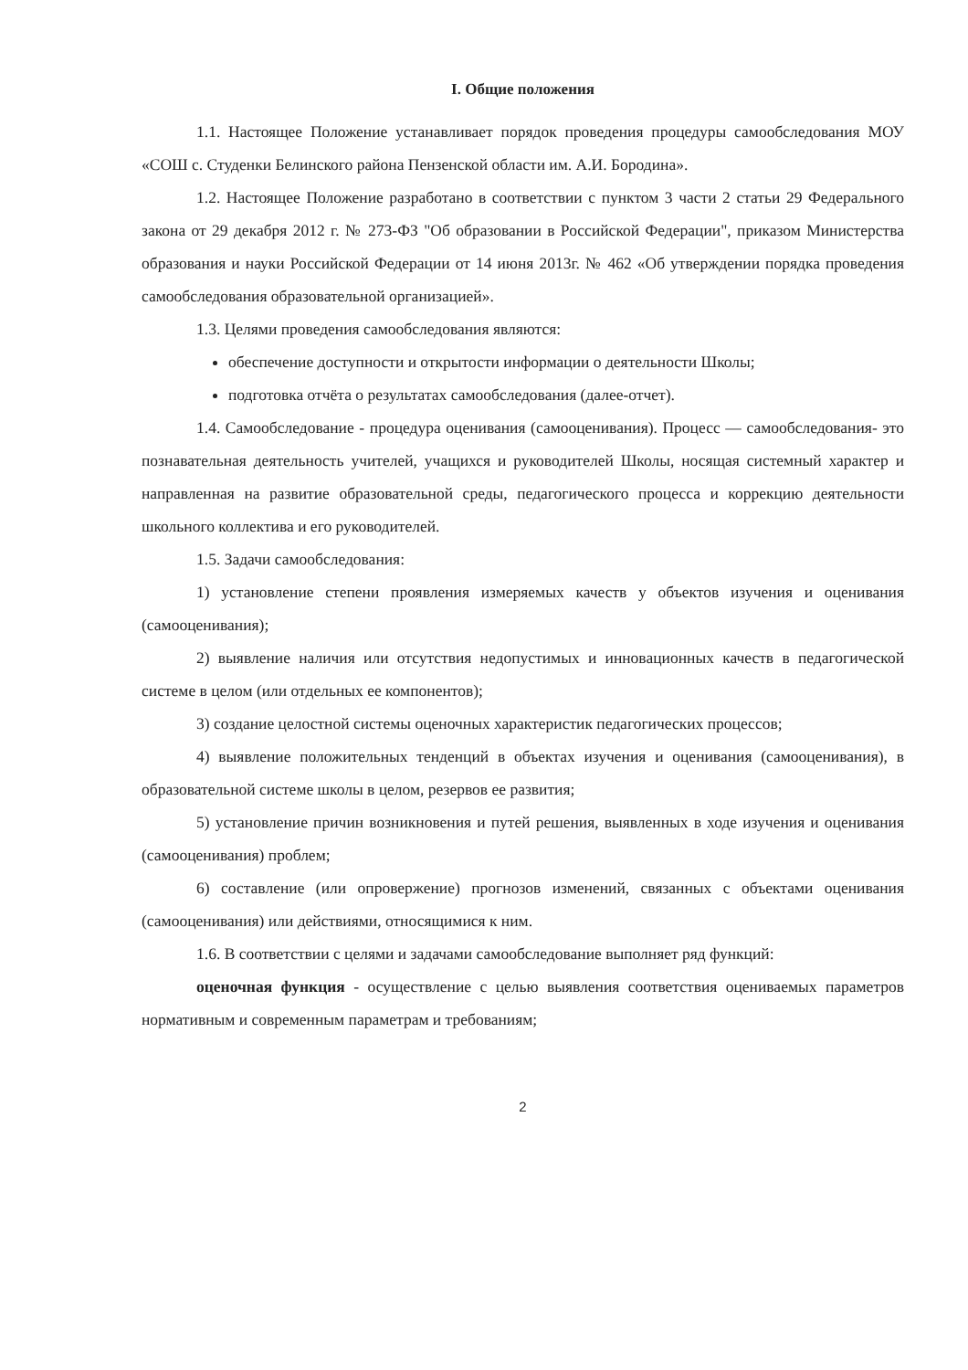I. Общие положения
1.1. Настоящее Положение устанавливает порядок проведения процедуры самообследования МОУ «СОШ с. Студенки Белинского района Пензенской области им. А.И. Бородина».
1.2. Настоящее Положение разработано в соответствии с пунктом 3 части 2 статьи 29 Федерального закона от 29 декабря 2012 г. № 273-ФЗ "Об образовании в Российской Федерации", приказом Министерства образования и науки Российской Федерации от 14 июня 2013г. № 462 «Об утверждении порядка проведения самообследования образовательной организацией».
1.3. Целями проведения самообследования являются:
обеспечение доступности и открытости информации о деятельности Школы;
подготовка отчёта о результатах самообследования (далее-отчет).
1.4. Самообследование - процедура оценивания (самооценивания). Процесс — самообследования- это познавательная деятельность учителей, учащихся и руководителей Школы, носящая системный характер и направленная на развитие образовательной среды, педагогического процесса и коррекцию деятельности школьного коллектива и его руководителей.
1.5. Задачи самообследования:
1) установление степени проявления измеряемых качеств у объектов изучения и оценивания (самооценивания);
2) выявление наличия или отсутствия недопустимых и инновационных качеств в педагогической системе в целом (или отдельных ее компонентов);
3) создание целостной системы оценочных характеристик педагогических процессов;
4) выявление положительных тенденций в объектах изучения и оценивания (самооценивания), в образовательной системе школы в целом, резервов ее развития;
5) установление причин возникновения и путей решения, выявленных в ходе изучения и оценивания (самооценивания) проблем;
6) составление (или опровержение) прогнозов изменений, связанных с объектами оценивания (самооценивания) или действиями, относящимися к ним.
1.6. В соответствии с целями и задачами самообследование выполняет ряд функций:
оценочная функция - осуществление с целью выявления соответствия оцениваемых параметров нормативным и современным параметрам и требованиям;
2